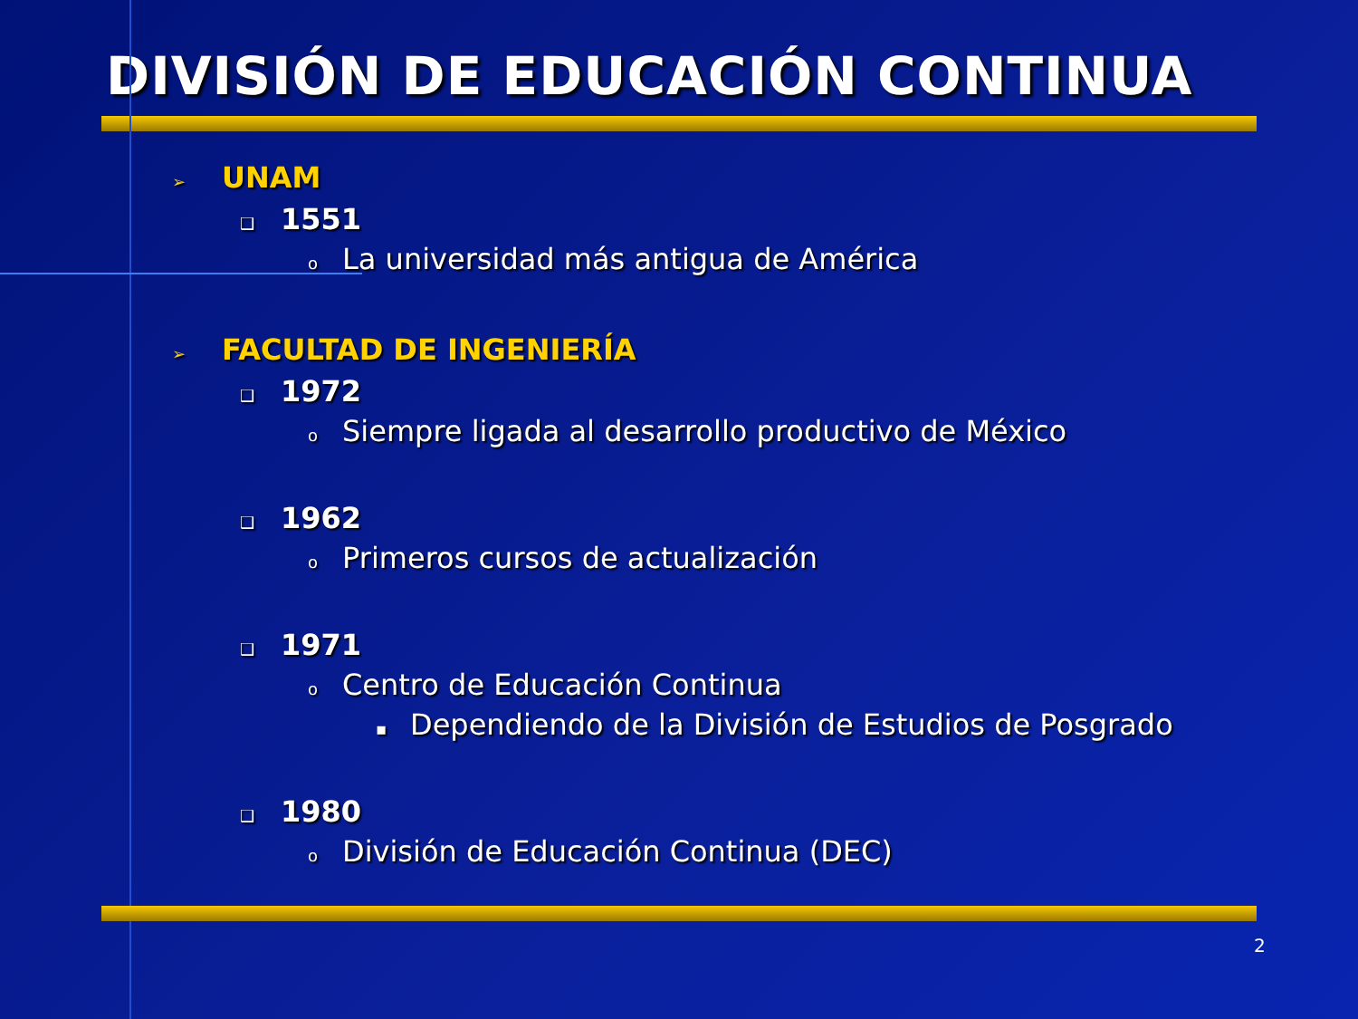DIVISIÓN DE EDUCACIÓN CONTINUA
➢ UNAM
❑ 1551
o La universidad más antigua de América
➢ FACULTAD DE INGENIERÍA
❑ 1972
o Siempre ligada al desarrollo productivo de México
❑ 1962
o Primeros cursos de actualización
❑ 1971
o Centro de Educación Continua
▪ Dependiendo de la División de Estudios de Posgrado
❑ 1980
o División de Educación Continua (DEC)
2